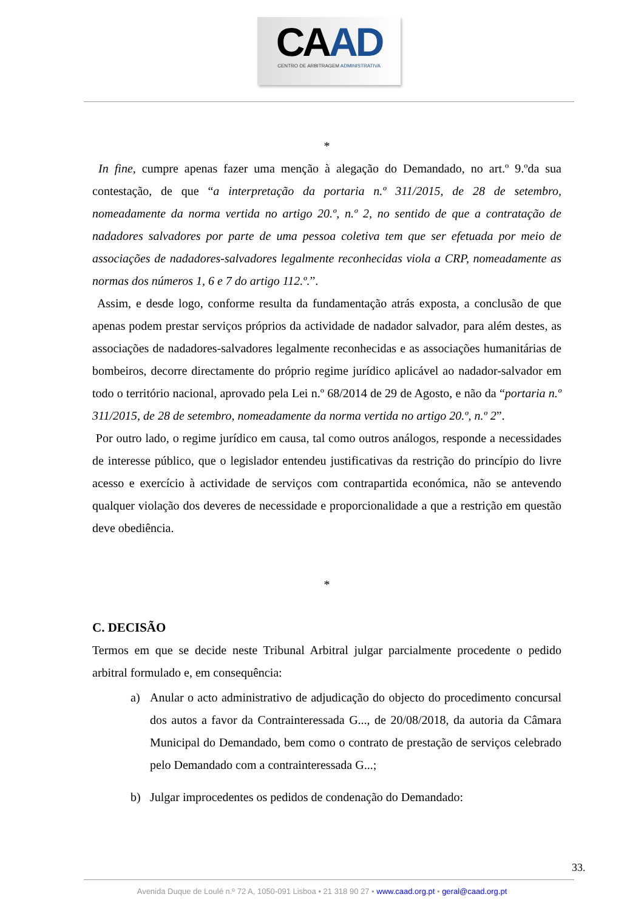CAAD
CENTRO DE ARBITRAGEM ADMINISTRATIVA
*
In fine, cumpre apenas fazer uma menção à alegação do Demandado, no art.º 9.ºda sua contestação, de que “a interpretação da portaria n.º 311/2015, de 28 de setembro, nomeadamente da norma vertida no artigo 20.º, n.º 2, no sentido de que a contratação de nadadores salvadores por parte de uma pessoa coletiva tem que ser efetuada por meio de associações de nadadores-salvadores legalmente reconhecidas viola a CRP, nomeadamente as normas dos números 1, 6 e 7 do artigo 112.º.”.
Assim, e desde logo, conforme resulta da fundamentação atrás exposta, a conclusão de que apenas podem prestar serviços próprios da actividade de nadador salvador, para além destes, as associações de nadadores-salvadores legalmente reconhecidas e as associações humanitárias de bombeiros, decorre directamente do próprio regime jurídico aplicável ao nadador-salvador em todo o território nacional, aprovado pela Lei n.º 68/2014 de 29 de Agosto, e não da “portaria n.º 311/2015, de 28 de setembro, nomeadamente da norma vertida no artigo 20.º, n.º 2”.
Por outro lado, o regime jurídico em causa, tal como outros análogos, responde a necessidades de interesse público, que o legislador entendeu justificativas da restrição do princípio do livre acesso e exercício à actividade de serviços com contrapartida económica, não se antevendo qualquer violação dos deveres de necessidade e proporcionalidade a que a restrição em questão deve obediência.
*
C. DECISÃO
Termos em que se decide neste Tribunal Arbitral julgar parcialmente procedente o pedido arbitral formulado e, em consequência:
a) Anular o acto administrativo de adjudicação do objecto do procedimento concursal dos autos a favor da Contrainteressada G..., de 20/08/2018, da autoria da Câmara Municipal do Demandado, bem como o contrato de prestação de serviços celebrado pelo Demandado com a contrainteressada G...;
b) Julgar improcedentes os pedidos de condenação do Demandado:
33.
Avenida Duque de Loulé n.º 72 A, 1050-091 Lisboa • 21 318 90 27 • www.caad.org.pt • geral@caad.org.pt